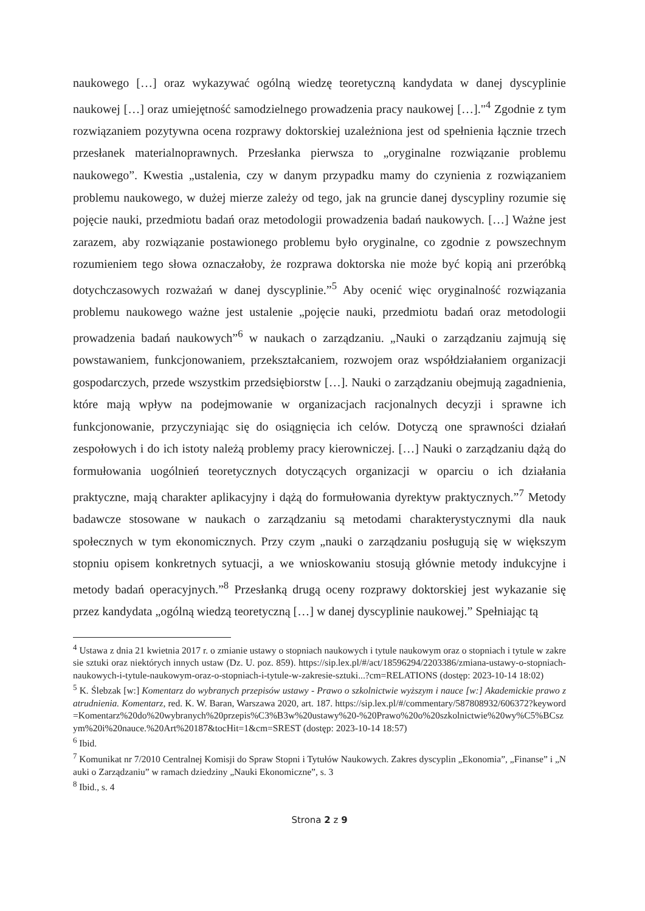naukowego […] oraz wykazywać ogólną wiedzę teoretyczną kandydata w danej dyscyplinie naukowej […] oraz umiejętność samodzielnego prowadzenia pracy naukowej […]."<sup>4</sup> Zgodnie z tym rozwiązaniem pozytywna ocena rozprawy doktorskiej uzależniona jest od spełnienia łącznie trzech przesłanek materialnoprawnych. Przesłanka pierwsza to „oryginalne rozwiązanie problemu naukowego”. Kwestia „ustalenia, czy w danym przypadku mamy do czynienia z rozwiązaniem problemu naukowego, w dużej mierze zależy od tego, jak na gruncie danej dyscypliny rozumie się pojęcie nauki, przedmiotu badań oraz metodologii prowadzenia badań naukowych. […] Ważne jest zarazem, aby rozwiązanie postawionego problemu było oryginalne, co zgodnie z powszechnym rozumieniem tego słowa oznaczałoby, że rozprawa doktorska nie może być kopią ani przeróbką dotychczasowych rozważań w danej dyscyplinie.”<sup>5</sup> Aby ocenić więc oryginalność rozwiązania problemu naukowego ważne jest ustalenie „pojęcie nauki, przedmiotu badań oraz metodologii prowadzenia badań naukowych”<sup>6</sup> w naukach o zarządzaniu. „Nauki o zarządzaniu zajmują się powstawaniem, funkcjonowaniem, przekształcaniem, rozwojem oraz współdziałaniem organizacji gospodarczych, przede wszystkim przedsiębiorstw […]. Nauki o zarządzaniu obejmują zagadnienia, które mają wpływ na podejmowanie w organizacjach racjonalnych decyzji i sprawne ich funkcjonowanie, przyczyniając się do osiągnięcia ich celów. Dotyczą one sprawności działań zespołowych i do ich istoty należą problemy pracy kierowniczej. […] Nauki o zarządzaniu dążą do formułowania uogólnień teoretycznych dotyczących organizacji w oparciu o ich działania praktyczne, mają charakter aplikacyjny i dążą do formułowania dyrektyw praktycznych.”<sup>7</sup> Metody badawcze stosowane w naukach o zarządzaniu są metodami charakterystycznymi dla nauk społecznych w tym ekonomicznych. Przy czym „nauki o zarządzaniu posługują się w większym stopniu opisem konkretnych sytuacji, a we wnioskowaniu stosują głównie metody indukcyjne i metody badań operacyjnych.”<sup>8</sup> Przesłanką drugą oceny rozprawy doktorskiej jest wykazanie się przez kandydata „ogólną wiedzą teoretyczną […] w danej dyscyplinie naukowej.” Spełniając tą
<sup>4</sup> Ustawa z dnia 21 kwietnia 2017 r. o zmianie ustawy o stopniach naukowych i tytule naukowym oraz o stopniach i tytule w zakresie sztuki oraz niektórych innych ustaw (Dz. U. poz. 859). https://sip.lex.pl/#/act/18596294/2203386/zmiana-ustawy-o-stopniach-naukowych-i-tytule-naukowym-oraz-o-stopniach-i-tytule-w-zakresie-sztuki...?cm=RELATIONS (dostęp: 2023-10-14 18:02)
<sup>5</sup> K. Ślebzak [w:] Komentarz do wybranych przepisów ustawy - Prawo o szkolnictwie wyższym i nauce [w:] Akademickie prawo zatrudnienia. Komentarz, red. K. W. Baran, Warszawa 2020, art. 187. https://sip.lex.pl/#/commentary/587808932/606372?keyword=Komentarz%20do%20wybranych%20przepis%C3%B3w%20ustawy%20-%20Prawo%20o%20szkolnictwie%20wy%C5%BCszym%20i%20nauce.%20Art%20187&tocHit=1&cm=SREST (dostęp: 2023-10-14 18:57)
<sup>6</sup> Ibid.
<sup>7</sup> Komunikat nr 7/2010 Centralnej Komisji do Spraw Stopni i Tytułów Naukowych. Zakres dyscyplin „Ekonomia”, „Finanse” i „Nauki o Zarządzaniu” w ramach dziedziny „Nauki Ekonomiczne”, s. 3
<sup>8</sup> Ibid., s. 4
Strona 2 z 9